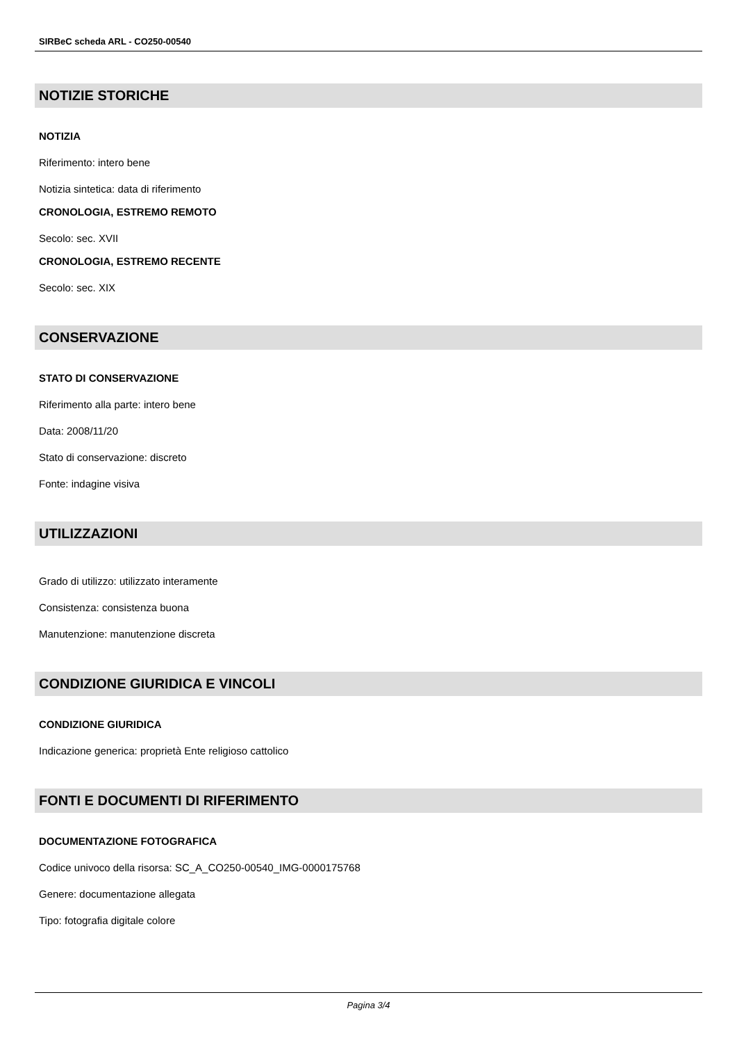SIRBeC scheda ARL - CO250-00540
NOTIZIE STORICHE
NOTIZIA
Riferimento: intero bene
Notizia sintetica: data di riferimento
CRONOLOGIA, ESTREMO REMOTO
Secolo: sec. XVII
CRONOLOGIA, ESTREMO RECENTE
Secolo: sec. XIX
CONSERVAZIONE
STATO DI CONSERVAZIONE
Riferimento alla parte: intero bene
Data: 2008/11/20
Stato di conservazione: discreto
Fonte: indagine visiva
UTILIZZAZIONI
Grado di utilizzo: utilizzato interamente
Consistenza: consistenza buona
Manutenzione: manutenzione discreta
CONDIZIONE GIURIDICA E VINCOLI
CONDIZIONE GIURIDICA
Indicazione generica: proprietà Ente religioso cattolico
FONTI E DOCUMENTI DI RIFERIMENTO
DOCUMENTAZIONE FOTOGRAFICA
Codice univoco della risorsa: SC_A_CO250-00540_IMG-0000175768
Genere: documentazione allegata
Tipo: fotografia digitale colore
Pagina 3/4